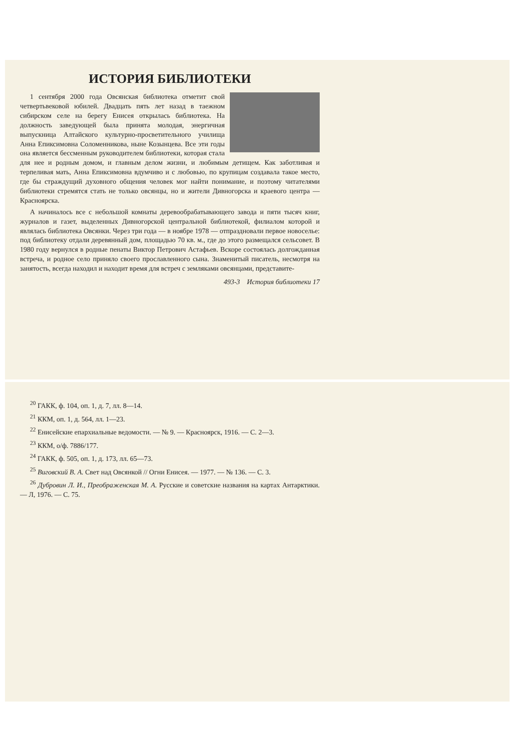ИСТОРИЯ БИБЛИОТЕКИ
1 сентября 2000 года Овсянская библиотека отметит свой четвертьвековой юбилей. Двадцать пять лет назад в таежном сибирском селе на берегу Енисея открылась библиотека. На должность заведующей была принята молодая, энергичная выпускница Алтайского культурно-просветительного училища Анна Епиксимовна Соломенникова, ныне Козынцева. Все эти годы она является бессменным руководителем библиотеки, которая стала для нее и родным домом, и главным делом жизни, и любимым детищем. Как заботливая и терпеливая мать, Анна Епиксимовна вдумчиво и с любовью, по крупицам создавала такое место, где бы страждущий духовного общения человек мог найти понимание, и поэтому читателями библиотеки стремятся стать не только овсянцы, но и жители Дивногорска и краевого центра — Красноярска.
А начиналось все с небольшой комнаты деревообрабатывающего завода и пяти тысяч книг, журналов и газет, выделенных Дивногорской центральной библиотекой, филиалом которой и являлась библиотека Овсянки. Через три года — в ноябре 1978 — отпраздновали первое новоселье: под библиотеку отдали деревянный дом, площадью 70 кв. м., где до этого размещался сельсовет. В 1980 году вернулся в родные пенаты Виктор Петрович Астафьев. Вскоре состоялась долгожданная встреча, и родное село приняло своего прославленного сына. Знаменитый писатель, несмотря на занятость, всегда находил и находит время для встреч с земляками овсянцами, представите-
493-3 История библиотеки 17
<sup>20</sup> ГАКК, ф. 104, оп. 1, д. 7, лл. 8—14.
<sup>21</sup> ККМ, оп. 1, д. 564, лл. 1—23.
<sup>22</sup> Енисейские епархиальные ведомости. — № 9. — Красноярск, 1916. — С. 2—3.
<sup>23</sup> ККМ, о/ф. 7886/177.
<sup>24</sup> ГАКК, ф. 505, оп. 1, д. 173, лл. 65—73.
<sup>25</sup> Виговский В. А. Свет над Овсянкой // Огни Енисея. — 1977. — № 136. — С. 3.
<sup>26</sup> Дубровин Л. И., Преображенская М. А. Русские и советские названия на картах Антарктики. — Л, 1976. — С. 75.